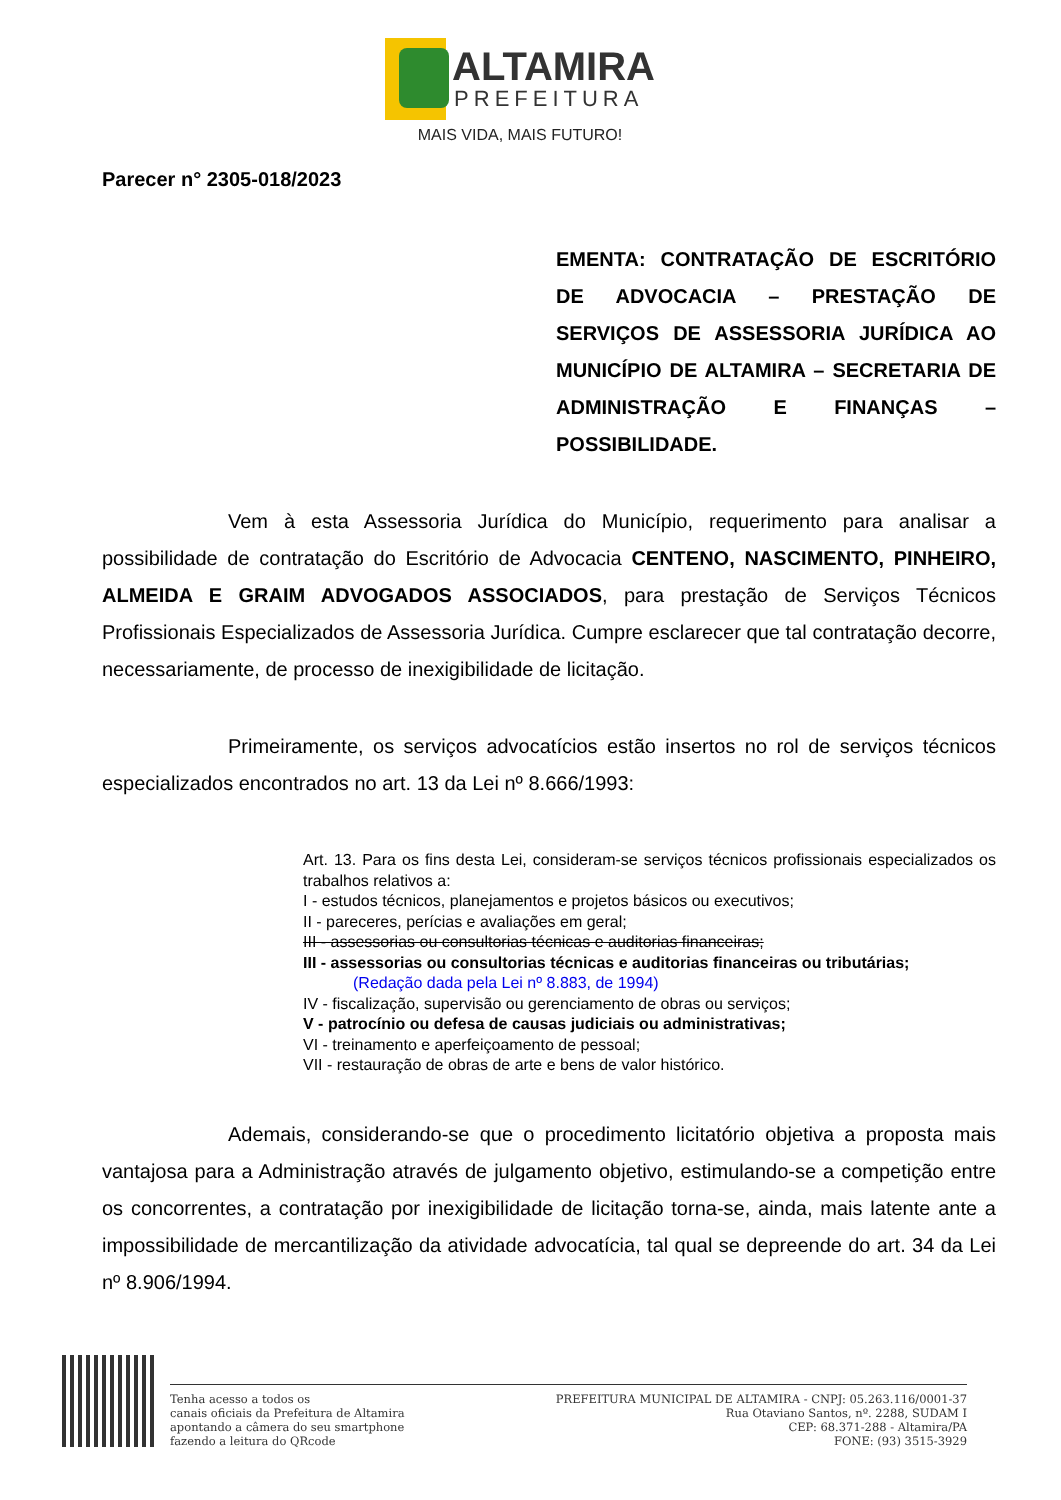ALTAMIRA
PREFEITURA
MAIS VIDA, MAIS FUTURO!
Parecer n° 2305-018/2023
EMENTA: CONTRATAÇÃO DE ESCRITÓRIO DE ADVOCACIA – PRESTAÇÃO DE SERVIÇOS DE ASSESSORIA JURÍDICA AO MUNICÍPIO DE ALTAMIRA – SECRETARIA DE ADMINISTRAÇÃO E FINANÇAS – POSSIBILIDADE.
Vem à esta Assessoria Jurídica do Município, requerimento para analisar a possibilidade de contratação do Escritório de Advocacia CENTENO, NASCIMENTO, PINHEIRO, ALMEIDA E GRAIM ADVOGADOS ASSOCIADOS, para prestação de Serviços Técnicos Profissionais Especializados de Assessoria Jurídica. Cumpre esclarecer que tal contratação decorre, necessariamente, de processo de inexigibilidade de licitação.
Primeiramente, os serviços advocatícios estão insertos no rol de serviços técnicos especializados encontrados no art. 13 da Lei nº 8.666/1993:
Art. 13. Para os fins desta Lei, consideram-se serviços técnicos profissionais especializados os trabalhos relativos a:
I - estudos técnicos, planejamentos e projetos básicos ou executivos;
II - pareceres, perícias e avaliações em geral;
III - assessorias ou consultorias técnicas e auditorias financeiras;
III - assessorias ou consultorias técnicas e auditorias financeiras ou tributárias;
(Redação dada pela Lei nº 8.883, de 1994)
IV - fiscalização, supervisão ou gerenciamento de obras ou serviços;
V - patrocínio ou defesa de causas judiciais ou administrativas;
VI - treinamento e aperfeiçoamento de pessoal;
VII - restauração de obras de arte e bens de valor histórico.
Ademais, considerando-se que o procedimento licitatório objetiva a proposta mais vantajosa para a Administração através de julgamento objetivo, estimulando-se a competição entre os concorrentes, a contratação por inexigibilidade de licitação torna-se, ainda, mais latente ante a impossibilidade de mercantilização da atividade advocatícia, tal qual se depreende do art. 34 da Lei nº 8.906/1994.
Tenha acesso a todos os
canais oficiais da Prefeitura de Altamira
apontando a câmera do seu smartphone
fazendo a leitura do QRcode
PREFEITURA MUNICIPAL DE ALTAMIRA - CNPJ: 05.263.116/0001-37
Rua Otaviano Santos, nº. 2288, SUDAM I
CEP: 68.371-288 - Altamira/PA
FONE: (93) 3515-3929